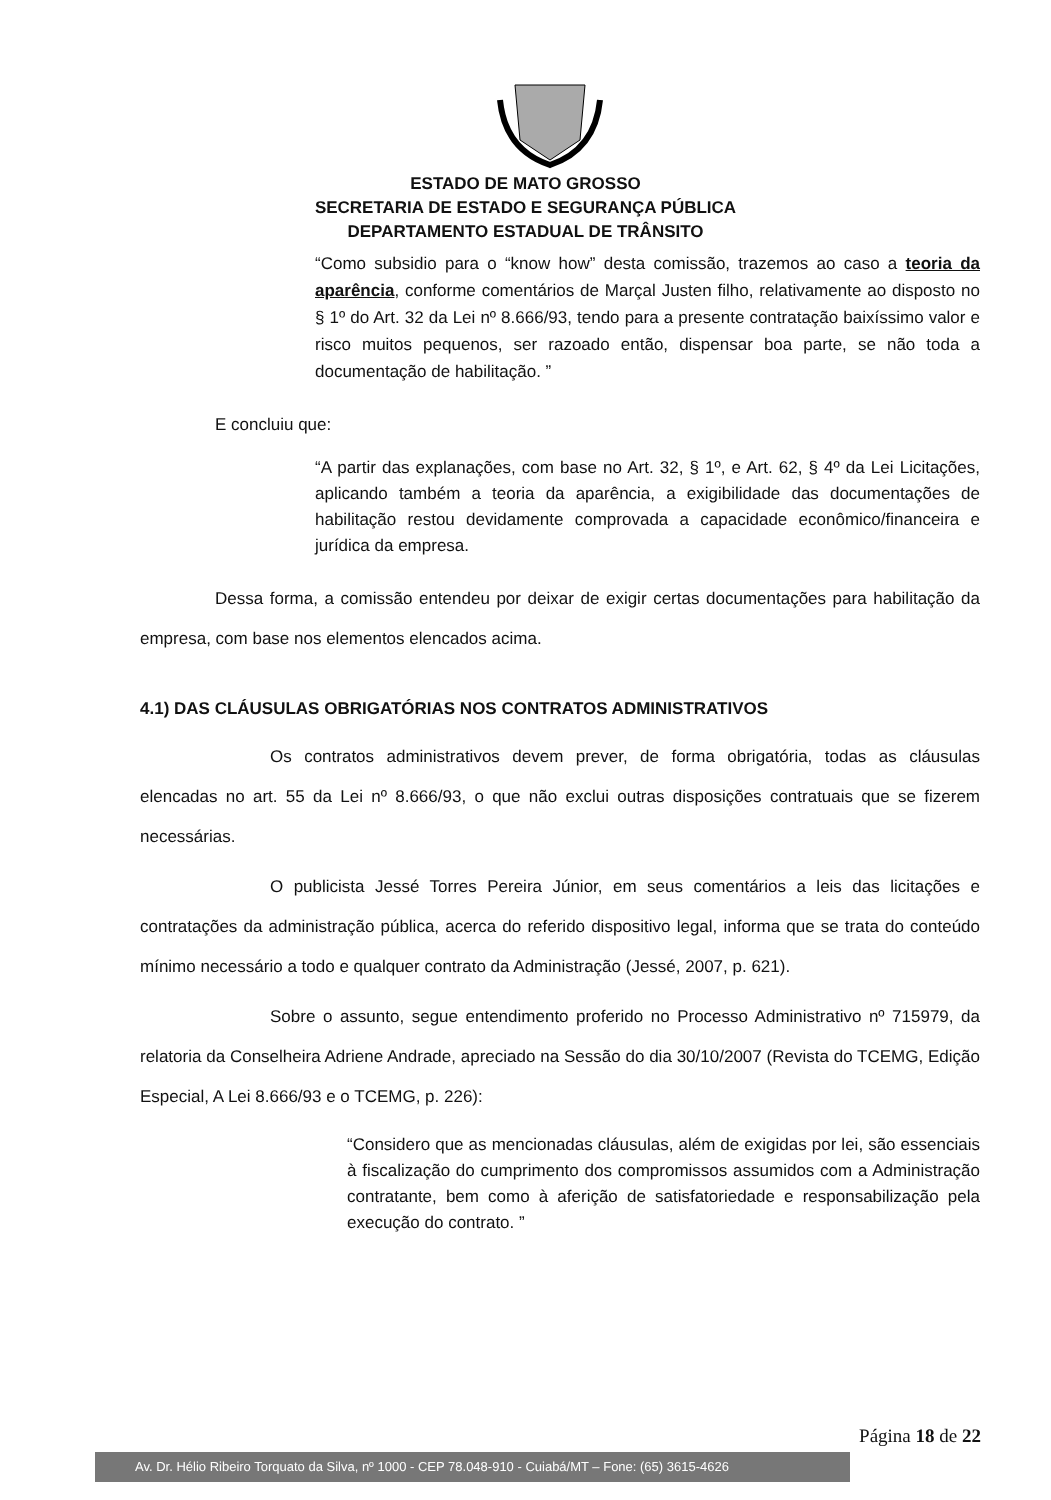ESTADO DE MATO GROSSO
SECRETARIA DE ESTADO E SEGURANÇA PÚBLICA
DEPARTAMENTO ESTADUAL DE TRÂNSITO
“Como subsidio para o “know how” desta comissão, trazemos ao caso a teoria da aparência, conforme comentários de Marçal Justen filho, relativamente ao disposto no § 1º do Art. 32 da Lei nº 8.666/93, tendo para a presente contratação baixíssimo valor e risco muitos pequenos, ser razoado então, dispensar boa parte, se não toda a documentação de habilitação. ”
E concluiu que:
“A partir das explanações, com base no Art. 32, § 1º, e Art. 62, § 4º da Lei Licitações, aplicando também a teoria da aparência, a exigibilidade das documentações de habilitação restou devidamente comprovada a capacidade econômico/financeira e jurídica da empresa.
Dessa forma, a comissão entendeu por deixar de exigir certas documentações para habilitação da empresa, com base nos elementos elencados acima.
4.1) DAS CLÁUSULAS OBRIGATÓRIAS NOS CONTRATOS ADMINISTRATIVOS
Os contratos administrativos devem prever, de forma obrigatória, todas as cláusulas elencadas no art. 55 da Lei nº 8.666/93, o que não exclui outras disposições contratuais que se fizerem necessárias.
O publicista Jessé Torres Pereira Júnior, em seus comentários a leis das licitações e contratações da administração pública, acerca do referido dispositivo legal, informa que se trata do conteúdo mínimo necessário a todo e qualquer contrato da Administração (Jessé, 2007, p. 621).
Sobre o assunto, segue entendimento proferido no Processo Administrativo nº 715979, da relatoria da Conselheira Adriene Andrade, apreciado na Sessão do dia 30/10/2007 (Revista do TCEMG, Edição Especial, A Lei 8.666/93 e o TCEMG, p. 226):
“Considero que as mencionadas cláusulas, além de exigidas por lei, são essenciais à fiscalização do cumprimento dos compromissos assumidos com a Administração contratante, bem como à aferição de satisfatoriedade e responsabilização pela execução do contrato. ”
Página 18 de 22
Av. Dr. Hélio Ribeiro Torquato da Silva, nº 1000 - CEP 78.048-910 - Cuiabá/MT – Fone: (65) 3615-4626